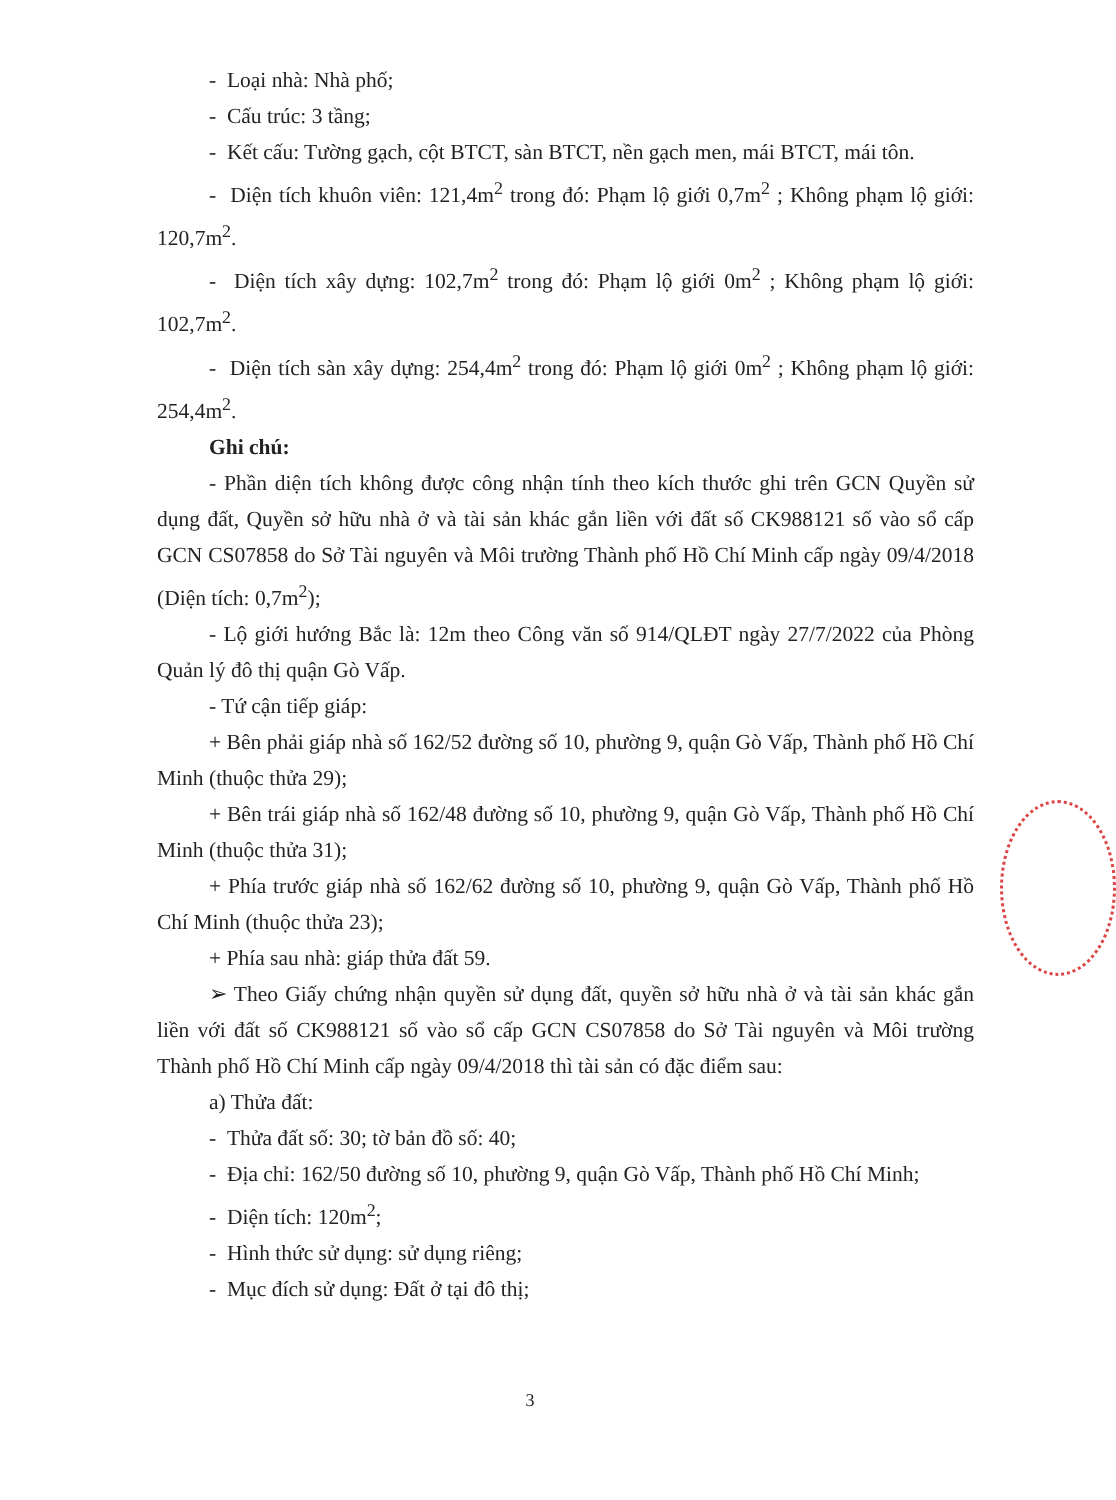- Loại nhà: Nhà phố;
- Cấu trúc: 3 tầng;
- Kết cấu: Tường gạch, cột BTCT, sàn BTCT, nền gạch men, mái BTCT, mái tôn.
- Diện tích khuôn viên: 121,4m<sup>2</sup> trong đó: Phạm lộ giới 0,7m<sup>2</sup> ; Không phạm lộ giới: 120,7m<sup>2</sup>.
- Diện tích xây dựng: 102,7m<sup>2</sup> trong đó: Phạm lộ giới 0m<sup>2</sup> ; Không phạm lộ giới: 102,7m<sup>2</sup>.
- Diện tích sàn xây dựng: 254,4m<sup>2</sup> trong đó: Phạm lộ giới 0m<sup>2</sup> ; Không phạm lộ giới: 254,4m<sup>2</sup>.
Ghi chú:
- Phần diện tích không được công nhận tính theo kích thước ghi trên GCN Quyền sử dụng đất, Quyền sở hữu nhà ở và tài sản khác gắn liền với đất số CK988121 số vào sổ cấp GCN CS07858 do Sở Tài nguyên và Môi trường Thành phố Hồ Chí Minh cấp ngày 09/4/2018 (Diện tích: 0,7m<sup>2</sup>);
- Lộ giới hướng Bắc là: 12m theo Công văn số 914/QLĐT ngày 27/7/2022 của Phòng Quản lý đô thị quận Gò Vấp.
- Tứ cận tiếp giáp:
+ Bên phải giáp nhà số 162/52 đường số 10, phường 9, quận Gò Vấp, Thành phố Hồ Chí Minh (thuộc thửa 29);
+ Bên trái giáp nhà số 162/48 đường số 10, phường 9, quận Gò Vấp, Thành phố Hồ Chí Minh (thuộc thửa 31);
+ Phía trước giáp nhà số 162/62 đường số 10, phường 9, quận Gò Vấp, Thành phố Hồ Chí Minh (thuộc thửa 23);
+ Phía sau nhà: giáp thửa đất 59.
➢ Theo Giấy chứng nhận quyền sử dụng đất, quyền sở hữu nhà ở và tài sản khác gắn liền với đất số CK988121 số vào sổ cấp GCN CS07858 do Sở Tài nguyên và Môi trường Thành phố Hồ Chí Minh cấp ngày 09/4/2018 thì tài sản có đặc điểm sau:
a) Thửa đất:
- Thửa đất số: 30; tờ bản đồ số: 40;
- Địa chỉ: 162/50 đường số 10, phường 9, quận Gò Vấp, Thành phố Hồ Chí Minh;
- Diện tích: 120m<sup>2</sup>;
- Hình thức sử dụng: sử dụng riêng;
- Mục đích sử dụng: Đất ở tại đô thị;
3